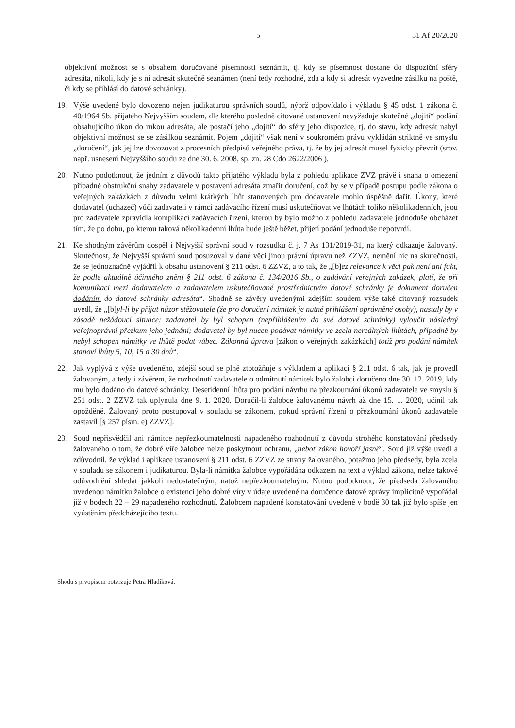5 31 Af 20/2020
objektivní možnost se s obsahem doručované písemnosti seznámit, tj. kdy se písemnost dostane do dispoziční sféry adresáta, nikoli, kdy je s ní adresát skutečně seznámen (není tedy rozhodné, zda a kdy si adresát vyzvedne zásilku na poště, či kdy se přihlásí do datové schránky).
19. Výše uvedené bylo dovozeno nejen judikaturou správních soudů, nýbrž odpovídalo i výkladu § 45 odst. 1 zákona č. 40/1964 Sb. přijatého Nejvyšším soudem, dle kterého posledně citované ustanovení nevyžaduje skutečné „dojití“ podání obsahujícího úkon do rukou adresáta, ale postačí jeho „dojití“ do sféry jeho dispozice, tj. do stavu, kdy adresát nabyl objektivní možnost se se zásilkou seznámit. Pojem „dojití“ však není v soukromém právu vykládán striktně ve smyslu „doručení“, jak jej lze dovozovat z procesních předpisů veřejného práva, tj. že by jej adresát musel fyzicky převzít (srov. např. usnesení Nejvyššího soudu ze dne 30. 6. 2008, sp. zn. 28 Cdo 2622/2006 ).
20. Nutno podotknout, že jedním z důvodů takto přijatého výkladu byla z pohledu aplikace ZVZ právě i snaha o omezení případné obstrukční snahy zadavatele v postavení adresáta zmařit doručení, což by se v případě postupu podle zákona o veřejných zakázkách z důvodu velmi krátkých lhůt stanovených pro dodavatele mohlo úspěšně dařit. Úkony, které dodavatel (uchazeč) vůči zadavateli v rámci zadávacího řízení musí uskutečňovat ve lhůtách toliko několikadenních, jsou pro zadavatele zpravidla komplikací zadávacích řízení, kterou by bylo možno z pohledu zadavatele jednoduše obcházet tím, že po dobu, po kterou taková několikadenní lhůta bude ještě běžet, přijetí podání jednoduše nepotvrdí.
21. Ke shodným závěrům dospěl i Nejvyšší správní soud v rozsudku č. j. 7 As 131/2019-31, na který odkazuje žalovaný. Skutečnost, že Nejvyšší správní soud posuzoval v dané věci jinou právní úpravu než ZZVZ, nemění nic na skutečnosti, že se jednoznačně vyjádřil k obsahu ustanovení § 211 odst. 6 ZZVZ, a to tak, že „[b]ez relevance k věci pak není ani fakt, že podle aktuálně účinného znění § 211 odst. 6 zákona č. 134/2016 Sb., o zadávání veřejných zakázek, platí, že při komunikaci mezi dodavatelem a zadavatelem uskutečňované prostřednictvím datové schránky je dokument doručen dodáním do datové schránky adresáta“. Shodně se závěry uvedenými zdejším soudem výše také citovaný rozsudek uvedl, že „[b]yl-li by přijat názor stěžovatele (že pro doručení námitek je nutné přihlášení oprávněné osoby), nastaly by v zásadě nežádoucí situace: zadavatel by byl schopen (nepřihlášením do své datové schránky) vyloučit následný veřejnoprávní přezkum jeho jednání; dodavatel by byl nucen podávat námitky ve zcela nereálných lhůtách, případně by nebyl schopen námitky ve lhůtě podat vůbec. Zákonná úprava [zákon o veřejných zakázkách] totiž pro podání námitek stanoví lhůty 5, 10, 15 a 30 dnů“.
22. Jak vyplývá z výše uvedeného, zdejší soud se plně ztotožňuje s výkladem a aplikací § 211 odst. 6 tak, jak je provedl žalovaným, a tedy i závěrem, že rozhodnutí zadavatele o odmítnutí námitek bylo žalobci doručeno dne 30. 12. 2019, kdy mu bylo dodáno do datové schránky. Desetidenní lhůta pro podání návrhu na přezkoumání úkonů zadavatele ve smyslu § 251 odst. 2 ZZVZ tak uplynula dne 9. 1. 2020. Doručil-li žalobce žalovanému návrh až dne 15. 1. 2020, učinil tak opožděně. Žalovaný proto postupoval v souladu se zákonem, pokud správní řízení o přezkoumání úkonů zadavatele zastavil [§ 257 písm. e) ZZVZ].
23. Soud nepřisvědčil ani námitce nepřezkoumatelnosti napadeného rozhodnutí z důvodu strohého konstatování předsedy žalovaného o tom, že dobré víře žalobce nelze poskytnout ochranu, „neboť zákon hovoří jasně“. Soud již výše uvedl a zdůvodnil, že výklad i aplikace ustanovení § 211 odst. 6 ZZVZ ze strany žalovaného, potažmo jeho předsedy, byla zcela v souladu se zákonem i judikaturou. Byla-li námitka žalobce vypořádána odkazem na text a výklad zákona, nelze takové odůvodnění shledat jakkoli nedostatečným, natož nepřezkoumatelným. Nutno podotknout, že předseda žalovaného uvedenou námitku žalobce o existenci jeho dobré víry v údaje uvedené na doručence datové zprávy implicitně vypořádal již v bodech 22 – 29 napadeného rozhodnutí. Žalobcem napadené konstatování uvedené v bodě 30 tak již bylo spíše jen vyústěním předcházejícího textu.
Shodu s prvopisem potvrzuje Petra Hladíková.